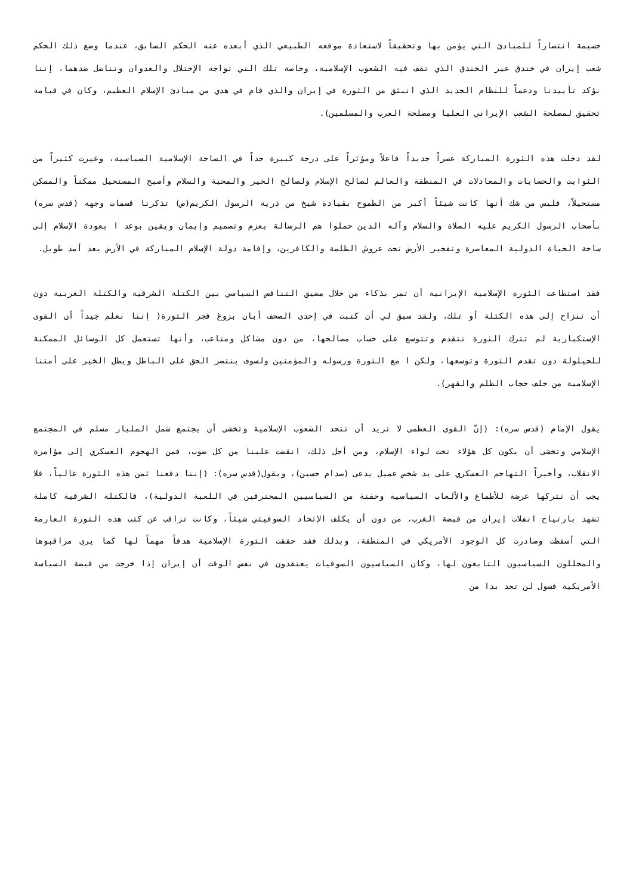جسيمة انتصاراً للمبادئ التي يؤمن بها وتحقيقاً لاستعادة موقعه الطبيعي الذي أبعده عنه الحكم السابق، عندما وضع ذلك الحكم شعب إيران في خندق غير الخندق الذي تقف فيه الشعوب الإسلامية، وخاصة تلك التي تواجه الإحتلال والعدوان وتناضل ضدهما، إننا نؤكد تأييدنا ودعماً للنظام الجديد الذي انبثق من الثورة في إيران والذي قام في هدي من مبادئ الإسلام العظيم، وكان في قيامه تحقيق لمصلحة الشعب الإيراني العليا ومصلحة العرب والمسلمين).
لقد دخلت هذه الثورة المباركة عصراً جديداً فاعلاً ومؤثراً على درجة كبيرة جداً في الساحة الإسلامية السياسية، وغيرت كثيراً من الثوابت والحسابات والمعادلات في المنطقة والعالم لصالح الإسلام ولصالح الخير والمحبة والسلام وأصبح المستحيل ممكناً والممكن مستحيلاً، فليس من شك أنها كانت شيئاً أكبر من الطموح بقيادة شيخ من ذرية الرسول الكريم(ص) تذكرنا قسمات وجهه (قدس سره) بأصحاب الرسول الكريم عليه الصلاة والسلام وآله الذين حملوا هم الرسالة بعزم وتصميم وإيمان ويقين بوعد ا بعودة الإسلام إلى ساحة الحياة الدولية المعاصرة وتفجير الأرض تحت عروش الظلمة والكافرين، وإقامة دولة الإسلام المباركة في الأرض بعد أمد طويل.
فقد استطاعت الثورة الإسلامية الإيرانية أن تمر بذكاء من خلال مضيق التنافس السياسي بين الكتلة الشرقية والكتلة الغربية دون أن تنزاح إلى هذه الكتلة أو تلك، ولقد سبق لي أن كتبت في إحدى الصحف أبان بزوغ فجر الثورة( إننا نعلم جيداً أن القوى الإستكبارية لم تترك الثورة تتقدم وتتوسع على حساب مصالحها، من دون مشاكل ومتاعب، وأنها تستعمل كل الوسائل الممكنة للحيلولة دون تقدم الثورة وتوسعها، ولكن ا مع الثورة ورسوله والمؤمنين ولسوف ينتصر الحق على الباطل ويطل الخير على أمتنا الإسلامية من خلف حجاب الظلم والقهر).
يقول الإمام (قدس سره): (إنّ القوى العظمى لا تريد أن تتحد الشعوب الإسلامية وتخشى أن يجتمع شمل المليار مسلم في المجتمع الإسلامي وتخشى أن يكون كل هؤلاء تحت لواء الإسلام، ومن أجل ذلك، انقضت علينا من كل صوب، فمن الهجوم العسكري إلى مؤامرة الانقلاب، وأخيراً التهاجم العسكري على يد شخص عميل يدعى (صدام حسين)، ويقول(قدس سره): (إننا دفعنا ثمن هذه الثورة غالياً، فلا يجب أن نتركها عرضة للأطماع والألعاب السياسية وحفنة من السياسيين المحترفين في اللعبة الدولية)، فالكتلة الشرقية كاملة تشهد بارتياح انفلات إيران من قبضة الغرب، من دون أن يكلف الإتحاد السوفيتي شيئاً، وكانت تراقب عن كثب هذه الثورة العارمة التي أسقطت وصادرت كل الوجود الأمريكي في المنطقة، وبذلك فقد حققت الثورة الإسلامية هدفاً مهماً لها كما يرى مراقبوها والمحللون السياسيون التابعون لها، وكان السياسيون السوفيات يعتقدون في نفس الوقت أن إيران إذا خرجت من قبضة السياسة الأمريكية فسول لن تجد بدا من